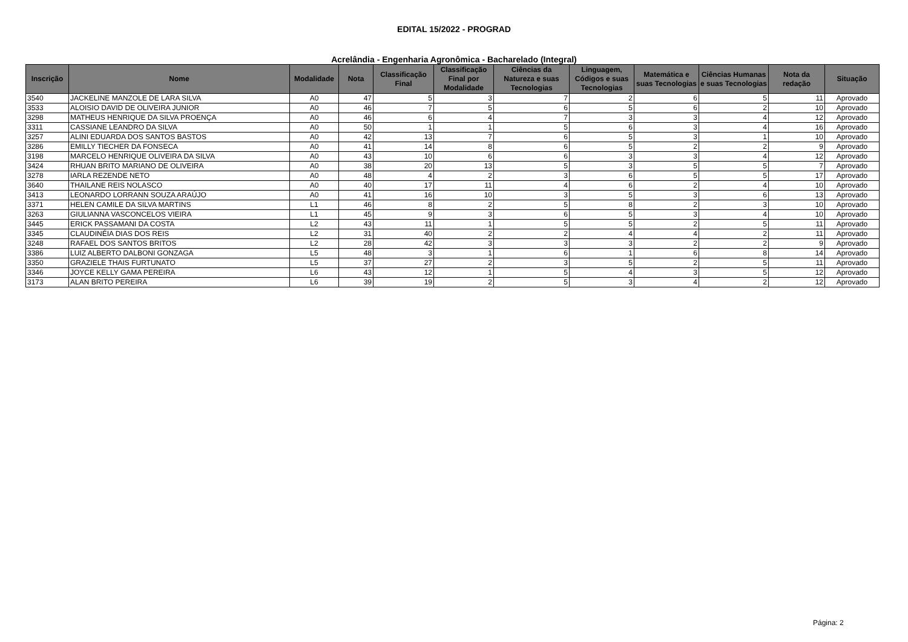EDITAL 15/2022 - PROGRAD
Acrelândia - Engenharia Agronômica - Bacharelado (Integral)
| Inscrição | Nome | Modalidade | Nota | Classificação Final | Classificação Final por Modalidade | Ciências da Natureza e suas Tecnologias | Linguagem, Códigos e suas Tecnologias | Matemática e suas Tecnologias | Ciências Humanas e suas Tecnologias | Nota da redação | Situação |
| --- | --- | --- | --- | --- | --- | --- | --- | --- | --- | --- | --- |
| 3540 | JACKELINE MANZOLE DE LARA SILVA | A0 | 47 | 5 | 3 | 7 | 2 | 6 | 5 | 11 | Aprovado |
| 3533 | ALOISIO DAVID DE OLIVEIRA JUNIOR | A0 | 46 | 7 | 5 | 6 | 5 | 6 | 2 | 10 | Aprovado |
| 3298 | MATHEUS HENRIQUE DA SILVA PROENÇA | A0 | 46 | 6 | 4 | 7 | 3 | 3 | 4 | 12 | Aprovado |
| 3311 | CASSIANE LEANDRO DA SILVA | A0 | 50 | 1 | 1 | 5 | 6 | 3 | 4 | 16 | Aprovado |
| 3257 | ALINI EDUARDA DOS SANTOS BASTOS | A0 | 42 | 13 | 7 | 6 | 5 | 3 | 1 | 10 | Aprovado |
| 3286 | EMILLY TIECHER DA FONSECA | A0 | 41 | 14 | 8 | 6 | 5 | 2 | 2 | 9 | Aprovado |
| 3198 | MARCELO HENRIQUE OLIVEIRA DA SILVA | A0 | 43 | 10 | 6 | 6 | 3 | 3 | 4 | 12 | Aprovado |
| 3424 | RHUAN BRITO MARIANO DE OLIVEIRA | A0 | 38 | 20 | 13 | 5 | 3 | 5 | 5 | 7 | Aprovado |
| 3278 | IARLA REZENDE NETO | A0 | 48 | 4 | 2 | 3 | 6 | 5 | 5 | 17 | Aprovado |
| 3640 | THAILANE REIS NOLASCO | A0 | 40 | 17 | 11 | 4 | 6 | 2 | 4 | 10 | Aprovado |
| 3413 | LEONARDO LORRANN SOUZA ARAÚJO | A0 | 41 | 16 | 10 | 3 | 5 | 3 | 6 | 13 | Aprovado |
| 3371 | HELEN CAMILE DA SILVA MARTINS | L1 | 46 | 8 | 2 | 5 | 8 | 2 | 3 | 10 | Aprovado |
| 3263 | GIULIANNA VASCONCELOS VIEIRA | L1 | 45 | 9 | 3 | 6 | 5 | 3 | 4 | 10 | Aprovado |
| 3445 | ERICK PASSAMANI DA COSTA | L2 | 43 | 11 | 1 | 5 | 5 | 2 | 5 | 11 | Aprovado |
| 3345 | CLAUDINÉIA DIAS DOS REIS | L2 | 31 | 40 | 2 | 2 | 4 | 4 | 2 | 11 | Aprovado |
| 3248 | RAFAEL DOS SANTOS BRITOS | L2 | 28 | 42 | 3 | 3 | 3 | 2 | 2 | 9 | Aprovado |
| 3386 | LUIZ ALBERTO DALBONI GONZAGA | L5 | 48 | 3 | 1 | 6 | 1 | 6 | 8 | 14 | Aprovado |
| 3350 | GRAZIELE THAIS FURTUNATO | L5 | 37 | 27 | 2 | 3 | 5 | 2 | 5 | 11 | Aprovado |
| 3346 | JOYCE KELLY GAMA PEREIRA | L6 | 43 | 12 | 1 | 5 | 4 | 3 | 5 | 12 | Aprovado |
| 3173 | ALAN BRITO PEREIRA | L6 | 39 | 19 | 2 | 5 | 3 | 4 | 2 | 12 | Aprovado |
Página: 2